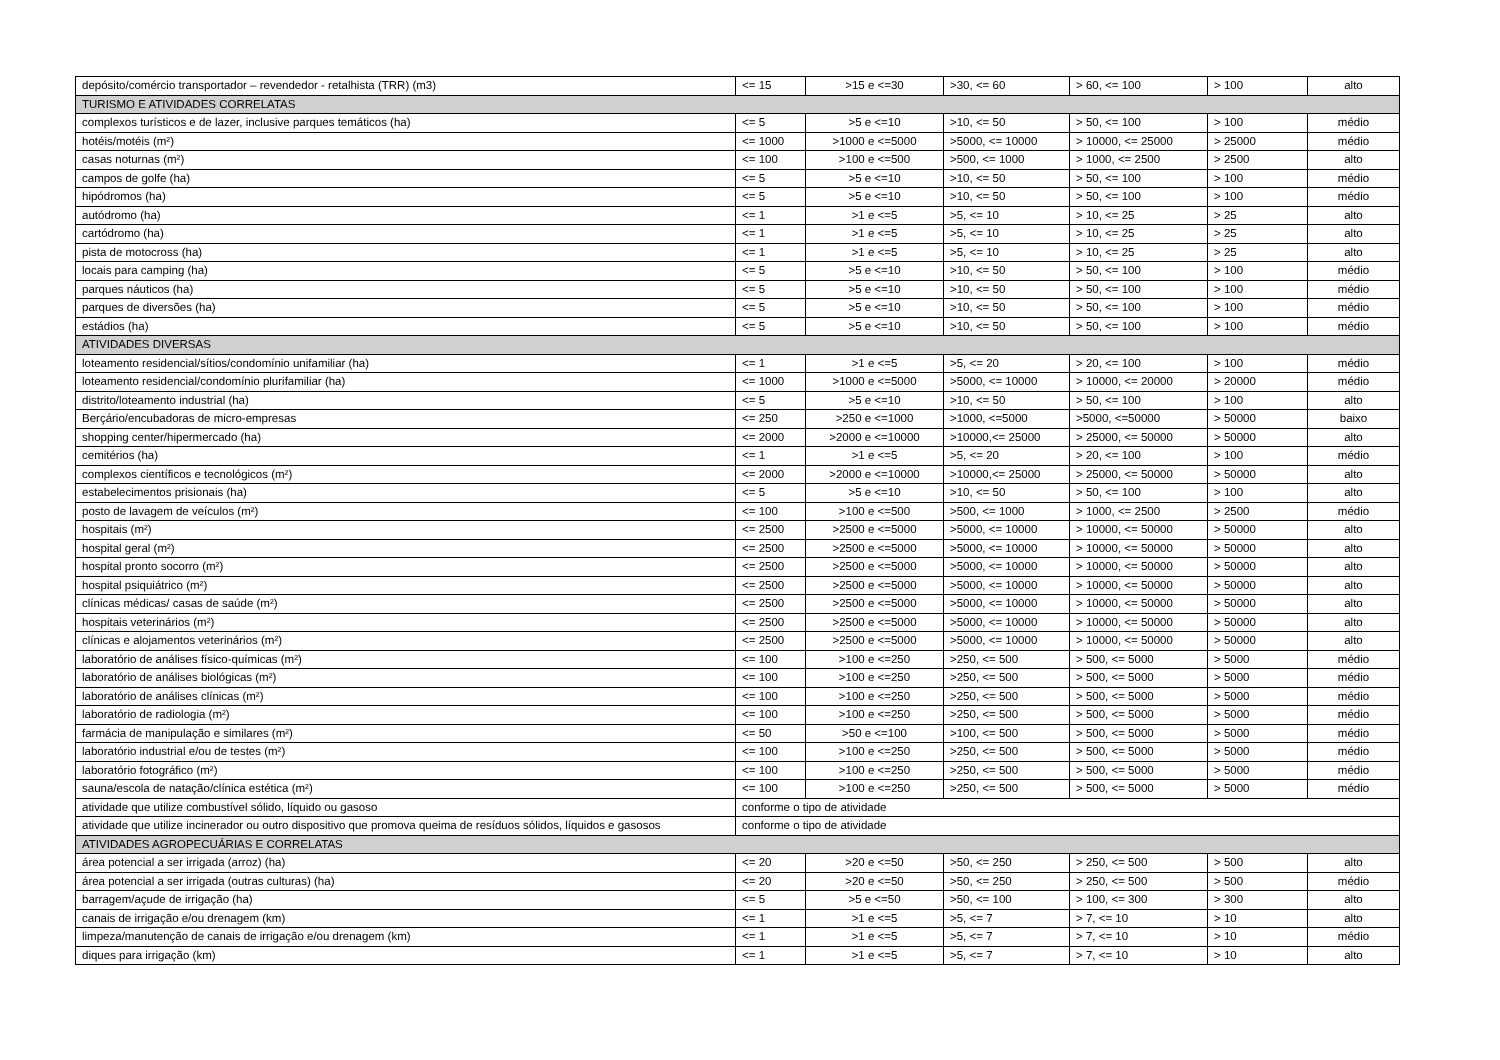| depósito/comércio transportador – revendedor - retalhista (TRR) (m3) | <= 15 | >15 e <=30 | >30, <= 60 | > 60, <= 100 | > 100 | alto |
| TURISMO E ATIVIDADES CORRELATAS | | | | | | |
| complexos turísticos e de lazer, inclusive parques temáticos (ha) | <= 5 | >5 e <=10 | >10, <= 50 | > 50, <= 100 | > 100 | médio |
| hotéis/motéis (m²) | <= 1000 | >1000 e <=5000 | >5000, <= 10000 | > 10000, <= 25000 | > 25000 | médio |
| casas noturnas (m²) | <= 100 | >100 e <=500 | >500, <= 1000 | > 1000, <= 2500 | > 2500 | alto |
| campos de golfe (ha) | <= 5 | >5 e <=10 | >10, <= 50 | > 50, <= 100 | > 100 | médio |
| hipódromos (ha) | <= 5 | >5 e <=10 | >10, <= 50 | > 50, <= 100 | > 100 | médio |
| autódromo (ha) | <= 1 | >1 e <=5 | >5, <= 10 | > 10, <= 25 | > 25 | alto |
| cartódromo (ha) | <= 1 | >1 e <=5 | >5, <= 10 | > 10, <= 25 | > 25 | alto |
| pista de motocross (ha) | <= 1 | >1 e <=5 | >5, <= 10 | > 10, <= 25 | > 25 | alto |
| locais para camping (ha) | <= 5 | >5 e <=10 | >10, <= 50 | > 50, <= 100 | > 100 | médio |
| parques náuticos (ha) | <= 5 | >5 e <=10 | >10, <= 50 | > 50, <= 100 | > 100 | médio |
| parques de diversões (ha) | <= 5 | >5 e <=10 | >10, <= 50 | > 50, <= 100 | > 100 | médio |
| estádios (ha) | <= 5 | >5 e <=10 | >10, <= 50 | > 50, <= 100 | > 100 | médio |
| ATIVIDADES DIVERSAS | | | | | | |
| loteamento residencial/sítios/condomínio unifamiliar (ha) | <= 1 | >1 e <=5 | >5, <= 20 | > 20, <= 100 | > 100 | médio |
| loteamento residencial/condomínio plurifamiliar (ha) | <= 1000 | >1000 e <=5000 | >5000, <= 10000 | > 10000, <= 20000 | > 20000 | médio |
| distrito/loteamento industrial (ha) | <= 5 | >5 e <=10 | >10, <= 50 | > 50, <= 100 | > 100 | alto |
| Berçário/encubadoras de micro-empresas | <= 250 | >250 e <=1000 | >1000, <=5000 | >5000, <=50000 | > 50000 | baixo |
| shopping center/hipermercado (ha) | <= 2000 | >2000 e <=10000 | >10000,<= 25000 | > 25000, <= 50000 | > 50000 | alto |
| cemitérios (ha) | <= 1 | >1 e <=5 | >5, <= 20 | > 20, <= 100 | > 100 | médio |
| complexos científicos e tecnológicos (m²) | <= 2000 | >2000 e <=10000 | >10000,<= 25000 | > 25000, <= 50000 | > 50000 | alto |
| estabelecimentos prisionais (ha) | <= 5 | >5 e <=10 | >10, <= 50 | > 50, <= 100 | > 100 | alto |
| posto de lavagem de veículos (m²) | <= 100 | >100 e <=500 | >500, <= 1000 | > 1000, <= 2500 | > 2500 | médio |
| hospitais (m²) | <= 2500 | >2500 e <=5000 | >5000, <= 10000 | > 10000, <= 50000 | > 50000 | alto |
| hospital geral (m²) | <= 2500 | >2500 e <=5000 | >5000, <= 10000 | > 10000, <= 50000 | > 50000 | alto |
| hospital pronto socorro (m²) | <= 2500 | >2500 e <=5000 | >5000, <= 10000 | > 10000, <= 50000 | > 50000 | alto |
| hospital psiquiátrico (m²) | <= 2500 | >2500 e <=5000 | >5000, <= 10000 | > 10000, <= 50000 | > 50000 | alto |
| clínicas médicas/ casas de saúde (m²) | <= 2500 | >2500 e <=5000 | >5000, <= 10000 | > 10000, <= 50000 | > 50000 | alto |
| hospitais veterinários (m²) | <= 2500 | >2500 e <=5000 | >5000, <= 10000 | > 10000, <= 50000 | > 50000 | alto |
| clínicas e alojamentos veterinários (m²) | <= 2500 | >2500 e <=5000 | >5000, <= 10000 | > 10000, <= 50000 | > 50000 | alto |
| laboratório de análises físico-químicas (m²) | <= 100 | >100 e <=250 | >250, <= 500 | > 500, <= 5000 | > 5000 | médio |
| laboratório de análises biológicas (m²) | <= 100 | >100 e <=250 | >250, <= 500 | > 500, <= 5000 | > 5000 | médio |
| laboratório de análises clínicas (m²) | <= 100 | >100 e <=250 | >250, <= 500 | > 500, <= 5000 | > 5000 | médio |
| laboratório de radiologia (m²) | <= 100 | >100 e <=250 | >250, <= 500 | > 500, <= 5000 | > 5000 | médio |
| farmácia de manipulação e similares (m²) | <= 50 | >50 e <=100 | >100, <= 500 | > 500, <= 5000 | > 5000 | médio |
| laboratório industrial e/ou de testes (m²) | <= 100 | >100 e <=250 | >250, <= 500 | > 500, <= 5000 | > 5000 | médio |
| laboratório fotográfico (m²) | <= 100 | >100 e <=250 | >250, <= 500 | > 500, <= 5000 | > 5000 | médio |
| sauna/escola de natação/clínica estética (m²) | <= 100 | >100 e <=250 | >250, <= 500 | > 500, <= 5000 | > 5000 | médio |
| atividade que utilize combustível sólido, líquido ou gasoso | conforme o tipo de atividade | | | | | |
| atividade que utilize incinerador ou outro dispositivo que promova queima de resíduos sólidos, líquidos e gasosos | conforme o tipo de atividade | | | | | |
| ATIVIDADES AGROPECUÁRIAS E CORRELATAS | | | | | | |
| área potencial a ser irrigada (arroz) (ha) | <= 20 | >20 e <=50 | >50, <= 250 | > 250, <= 500 | > 500 | alto |
| área potencial a ser irrigada (outras culturas) (ha) | <= 20 | >20 e <=50 | >50, <= 250 | > 250, <= 500 | > 500 | médio |
| barragem/açude de irrigação (ha) | <= 5 | >5 e <=50 | >50, <= 100 | > 100, <= 300 | > 300 | alto |
| canais de irrigação e/ou drenagem (km) | <= 1 | >1 e <=5 | >5, <= 7 | > 7, <= 10 | > 10 | alto |
| limpeza/manutenção de canais de irrigação e/ou drenagem (km) | <= 1 | >1 e <=5 | >5, <= 7 | > 7, <= 10 | > 10 | médio |
| diques para irrigação (km) | <= 1 | >1 e <=5 | >5, <= 7 | > 7, <= 10 | > 10 | alto |